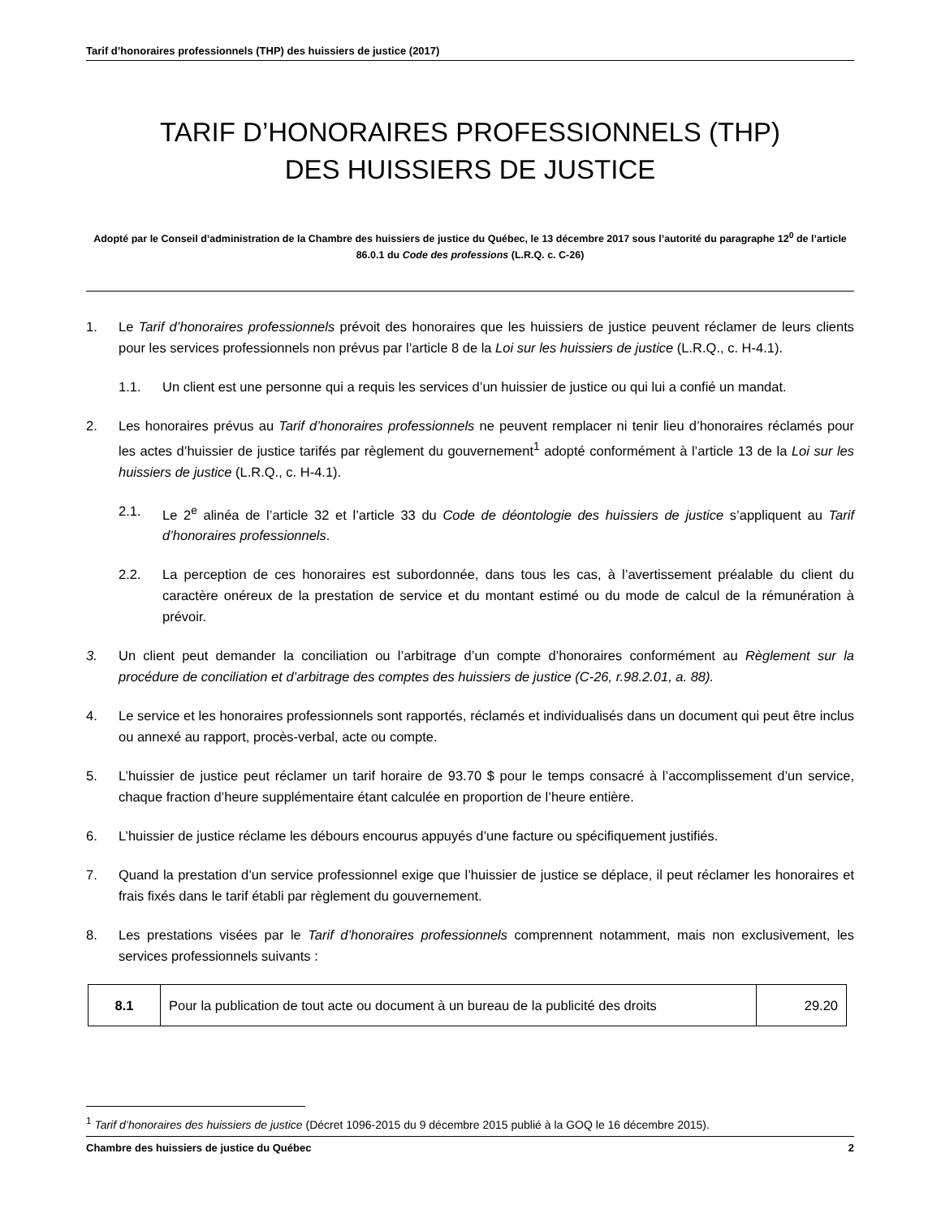Tarif d’honoraires professionnels (THP) des huissiers de justice (2017)
TARIF D’HONORAIRES PROFESSIONNELS (THP)
DES HUISSIERS DE JUSTICE
Adopté par le Conseil d’administration de la Chambre des huissiers de justice du Québec, le 13 décembre 2017 sous l’autorité du paragraphe 12<sup>0</sup> de l’article 86.0.1 du Code des professions (L.R.Q. c. C-26)
1. Le Tarif d’honoraires professionnels prévoit des honoraires que les huissiers de justice peuvent réclamer de leurs clients pour les services professionnels non prévus par l’article 8 de la Loi sur les huissiers de justice (L.R.Q., c. H-4.1).
1.1. Un client est une personne qui a requis les services d’un huissier de justice ou qui lui a confié un mandat.
2. Les honoraires prévus au Tarif d’honoraires professionnels ne peuvent remplacer ni tenir lieu d’honoraires réclamés pour les actes d’huissier de justice tarifés par règlement du gouvernement<sup>1</sup> adopté conformément à l’article 13 de la Loi sur les huissiers de justice (L.R.Q., c. H-4.1).
2.1. Le 2<sup>e</sup> alinéa de l’article 32 et l’article 33 du Code de déontologie des huissiers de justice s’appliquent au Tarif d’honoraires professionnels.
2.2. La perception de ces honoraires est subordonnée, dans tous les cas, à l’avertissement préalable du client du caractère onéreux de la prestation de service et du montant estimé ou du mode de calcul de la rémunération à prévoir.
3. Un client peut demander la conciliation ou l’arbitrage d’un compte d’honoraires conformément au Règlement sur la procédure de conciliation et d’arbitrage des comptes des huissiers de justice (C-26, r.98.2.01, a. 88).
4. Le service et les honoraires professionnels sont rapportés, réclamés et individualisés dans un document qui peut être inclus ou annexé au rapport, procès-verbal, acte ou compte.
5. L’huissier de justice peut réclamer un tarif horaire de 93.70 $ pour le temps consacré à l’accomplissement d’un service, chaque fraction d’heure supplémentaire étant calculée en proportion de l’heure entière.
6. L’huissier de justice réclame les débours encourus appuyés d’une facture ou spécifiquement justifiés.
7. Quand la prestation d’un service professionnel exige que l’huissier de justice se déplace, il peut réclamer les honoraires et frais fixés dans le tarif établi par règlement du gouvernement.
8. Les prestations visées par le Tarif d’honoraires professionnels comprennent notamment, mais non exclusivement, les services professionnels suivants :
| 8.1 | Pour la publication de tout acte ou document à un bureau de la publicité des droits | 29.20 |
<sup>1</sup> Tarif d’honoraires des huissiers de justice (Décret 1096-2015 du 9 décembre 2015 publié à la GOQ le 16 décembre 2015).
Chambre des huissiers de justice du Québec 2